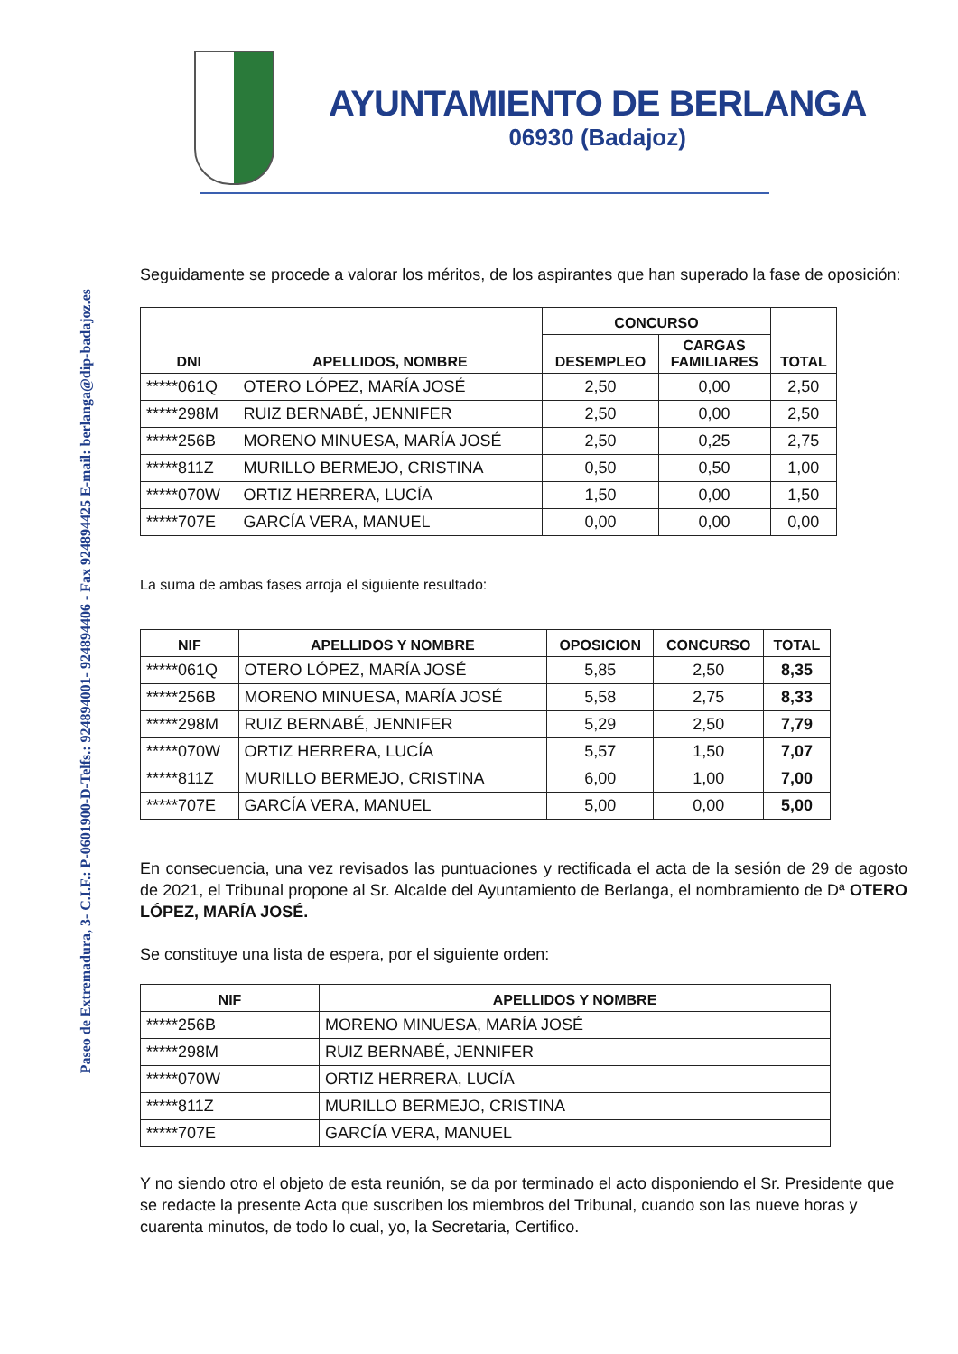AYUNTAMIENTO DE BERLANGA
06930 (Badajoz)
Paseo de Extremadura, 3- C.I.F.: P-0601900-D-Telfs.: 924894001- 924894406 - Fax 924894425 E-mail: berlanga@dip-badajoz.es
Seguidamente se procede a valorar los méritos, de los aspirantes que han superado la fase de oposición:
| DNI | APELLIDOS, NOMBRE | CONCURSO | | TOTAL |
| --- | --- | --- | --- | --- |
| | | DESEMPLEO | CARGAS FAMILIARES | |
| *****061Q | OTERO LÓPEZ, MARÍA JOSÉ | 2,50 | 0,00 | 2,50 |
| *****298M | RUIZ BERNABÉ, JENNIFER | 2,50 | 0,00 | 2,50 |
| *****256B | MORENO MINUESA, MARÍA JOSÉ | 2,50 | 0,25 | 2,75 |
| *****811Z | MURILLO BERMEJO, CRISTINA | 0,50 | 0,50 | 1,00 |
| *****070W | ORTIZ HERRERA, LUCÍA | 1,50 | 0,00 | 1,50 |
| *****707E | GARCÍA VERA, MANUEL | 0,00 | 0,00 | 0,00 |
La suma de ambas fases arroja el siguiente resultado:
| NIF | APELLIDOS Y NOMBRE | OPOSICION | CONCURSO | TOTAL |
| --- | --- | --- | --- | --- |
| *****061Q | OTERO LÓPEZ, MARÍA JOSÉ | 5,85 | 2,50 | 8,35 |
| *****256B | MORENO MINUESA, MARÍA JOSÉ | 5,58 | 2,75 | 8,33 |
| *****298M | RUIZ BERNABÉ, JENNIFER | 5,29 | 2,50 | 7,79 |
| *****070W | ORTIZ HERRERA, LUCÍA | 5,57 | 1,50 | 7,07 |
| *****811Z | MURILLO BERMEJO, CRISTINA | 6,00 | 1,00 | 7,00 |
| *****707E | GARCÍA VERA, MANUEL | 5,00 | 0,00 | 5,00 |
En consecuencia, una vez revisados las puntuaciones y rectificada el acta de la sesión de 29 de agosto de 2021, el Tribunal propone al Sr. Alcalde del Ayuntamiento de Berlanga, el nombramiento de Dª OTERO LÓPEZ, MARÍA JOSÉ.
Se constituye una lista de espera, por el siguiente orden:
| NIF | APELLIDOS Y NOMBRE |
| --- | --- |
| *****256B | MORENO MINUESA, MARÍA JOSÉ |
| *****298M | RUIZ BERNABÉ, JENNIFER |
| *****070W | ORTIZ HERRERA, LUCÍA |
| *****811Z | MURILLO BERMEJO, CRISTINA |
| *****707E | GARCÍA VERA, MANUEL |
Y no siendo otro el objeto de esta reunión, se da por terminado el acto disponiendo el Sr. Presidente que se redacte la presente Acta que suscriben los miembros del Tribunal, cuando son las nueve horas y cuarenta minutos, de todo lo cual, yo, la Secretaria, Certifico.